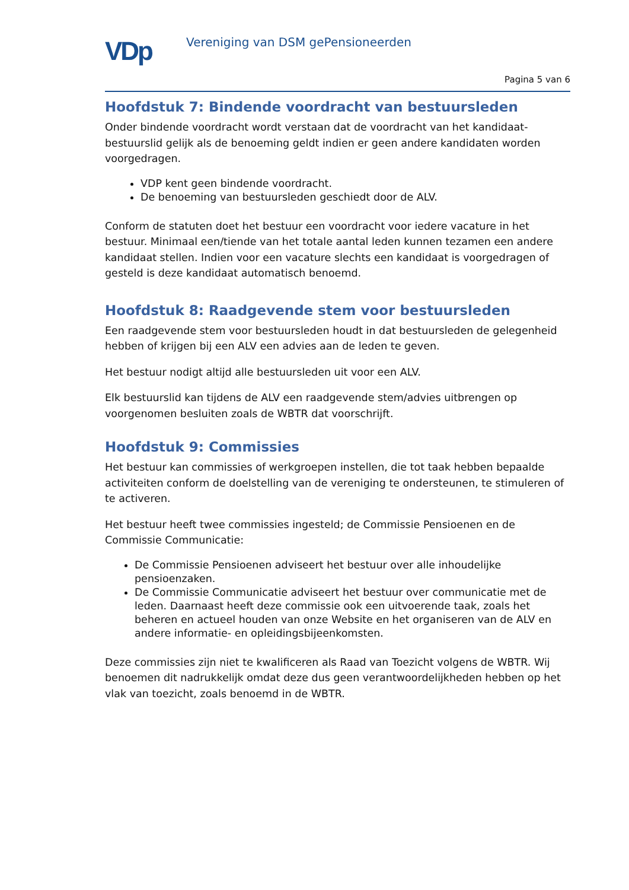VDp
Vereniging van DSM gePensioneerden
Pagina 5 van 6
Hoofdstuk 7: Bindende voordracht van bestuursleden
Onder bindende voordracht wordt verstaan dat de voordracht van het kandidaat-bestuurslid gelijk als de benoeming geldt indien er geen andere kandidaten worden voorgedragen.
VDP kent geen bindende voordracht.
De benoeming van bestuursleden geschiedt door de ALV.
Conform de statuten doet het bestuur een voordracht voor iedere vacature in het bestuur. Minimaal een/tiende van het totale aantal leden kunnen tezamen een andere kandidaat stellen. Indien voor een vacature slechts een kandidaat is voorgedragen of gesteld is deze kandidaat automatisch benoemd.
Hoofdstuk 8: Raadgevende stem voor bestuursleden
Een raadgevende stem voor bestuursleden houdt in dat bestuursleden de gelegenheid hebben of krijgen bij een ALV een advies aan de leden te geven.
Het bestuur nodigt altijd alle bestuursleden uit voor een ALV.
Elk bestuurslid kan tijdens de ALV een raadgevende stem/advies uitbrengen op voorgenomen besluiten zoals de WBTR dat voorschrijft.
Hoofdstuk 9: Commissies
Het bestuur kan commissies of werkgroepen instellen, die tot taak hebben bepaalde activiteiten conform de doelstelling van de vereniging te ondersteunen, te stimuleren of te activeren.
Het bestuur heeft twee commissies ingesteld; de Commissie Pensioenen en de Commissie Communicatie:
De Commissie Pensioenen adviseert het bestuur over alle inhoudelijke pensioenzaken.
De Commissie Communicatie adviseert het bestuur over communicatie met de leden. Daarnaast heeft deze commissie ook een uitvoerende taak, zoals het beheren en actueel houden van onze Website en het organiseren van de ALV en andere informatie- en opleidingsbijeenkomsten.
Deze commissies zijn niet te kwalificeren als Raad van Toezicht volgens de WBTR. Wij benoemen dit nadrukkelijk omdat deze dus geen verantwoordelijkheden hebben op het vlak van toezicht, zoals benoemd in de WBTR.